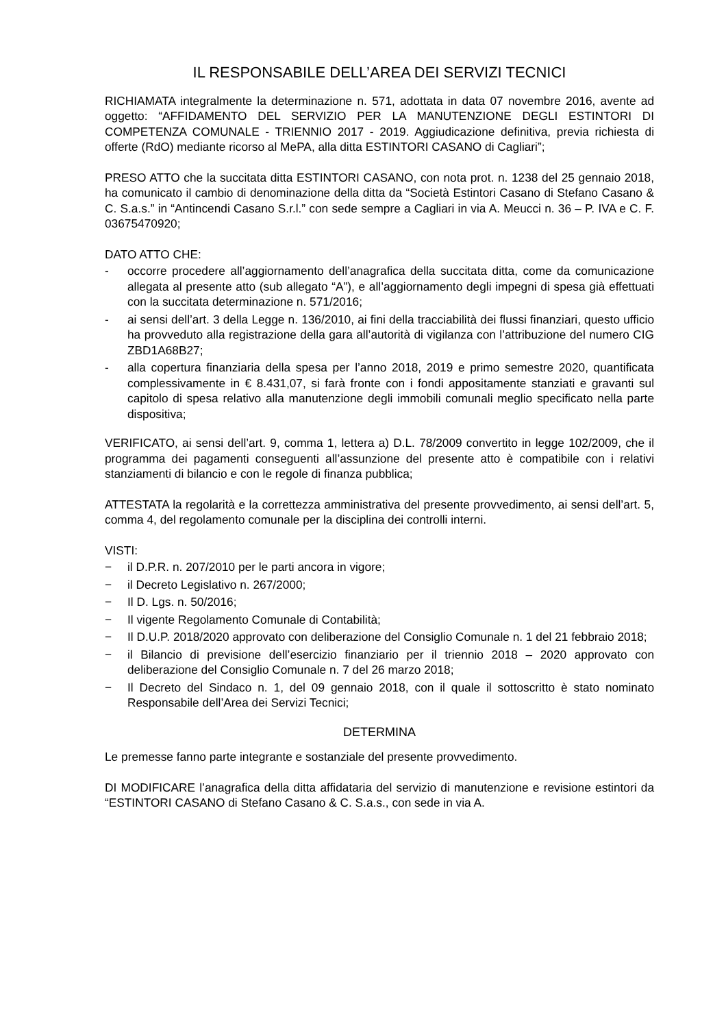IL RESPONSABILE DELL’AREA DEI SERVIZI TECNICI
RICHIAMATA integralmente la determinazione n. 571, adottata in data 07 novembre 2016, avente ad oggetto: “AFFIDAMENTO DEL SERVIZIO PER LA MANUTENZIONE DEGLI ESTINTORI DI COMPETENZA COMUNALE - TRIENNIO 2017 - 2019. Aggiudicazione definitiva, previa richiesta di offerte (RdO) mediante ricorso al MePA, alla ditta ESTINTORI CASANO di Cagliari”;
PRESO ATTO che la succitata ditta ESTINTORI CASANO, con nota prot. n. 1238 del 25 gennaio 2018, ha comunicato il cambio di denominazione della ditta da “Società Estintori Casano di Stefano Casano & C. S.a.s.” in “Antincendi Casano S.r.l.” con sede sempre a Cagliari in via A. Meucci n. 36 – P. IVA e C. F. 03675470920;
DATO ATTO CHE:
- occorre procedere all’aggiornamento dell’anagrafica della succitata ditta, come da comunicazione allegata al presente atto (sub allegato “A”), e all’aggiornamento degli impegni di spesa già effettuati con la succitata determinazione n. 571/2016;
- ai sensi dell’art. 3 della Legge n. 136/2010, ai fini della tracciabilità dei flussi finanziari, questo ufficio ha provveduto alla registrazione della gara all’autorità di vigilanza con l’attribuzione del numero CIG ZBD1A68B27;
- alla copertura finanziaria della spesa per l’anno 2018, 2019 e primo semestre 2020, quantificata complessivamente in € 8.431,07, si farà fronte con i fondi appositamente stanziati e gravanti sul capitolo di spesa relativo alla manutenzione degli immobili comunali meglio specificato nella parte dispositiva;
VERIFICATO, ai sensi dell’art. 9, comma 1, lettera a) D.L. 78/2009 convertito in legge 102/2009, che il programma dei pagamenti conseguenti all’assunzione del presente atto è compatibile con i relativi stanziamenti di bilancio e con le regole di finanza pubblica;
ATTESTATA la regolarità e la correttezza amministrativa del presente provvedimento, ai sensi dell’art. 5, comma 4, del regolamento comunale per la disciplina dei controlli interni.
VISTI:
− il D.P.R. n. 207/2010 per le parti ancora in vigore;
− il Decreto Legislativo n. 267/2000;
− Il D. Lgs. n. 50/2016;
− Il vigente Regolamento Comunale di Contabilità;
− Il D.U.P. 2018/2020 approvato con deliberazione del Consiglio Comunale n. 1 del 21 febbraio 2018;
− il Bilancio di previsione dell’esercizio finanziario per il triennio 2018 – 2020 approvato con deliberazione del Consiglio Comunale n. 7 del 26 marzo 2018;
− Il Decreto del Sindaco n. 1, del 09 gennaio 2018, con il quale il sottoscritto è stato nominato Responsabile dell’Area dei Servizi Tecnici;
DETERMINA
Le premesse fanno parte integrante e sostanziale del presente provvedimento.
DI MODIFICARE l’anagrafica della ditta affidataria del servizio di manutenzione e revisione estintori da “ESTINTORI CASANO di Stefano Casano & C. S.a.s., con sede in via A.